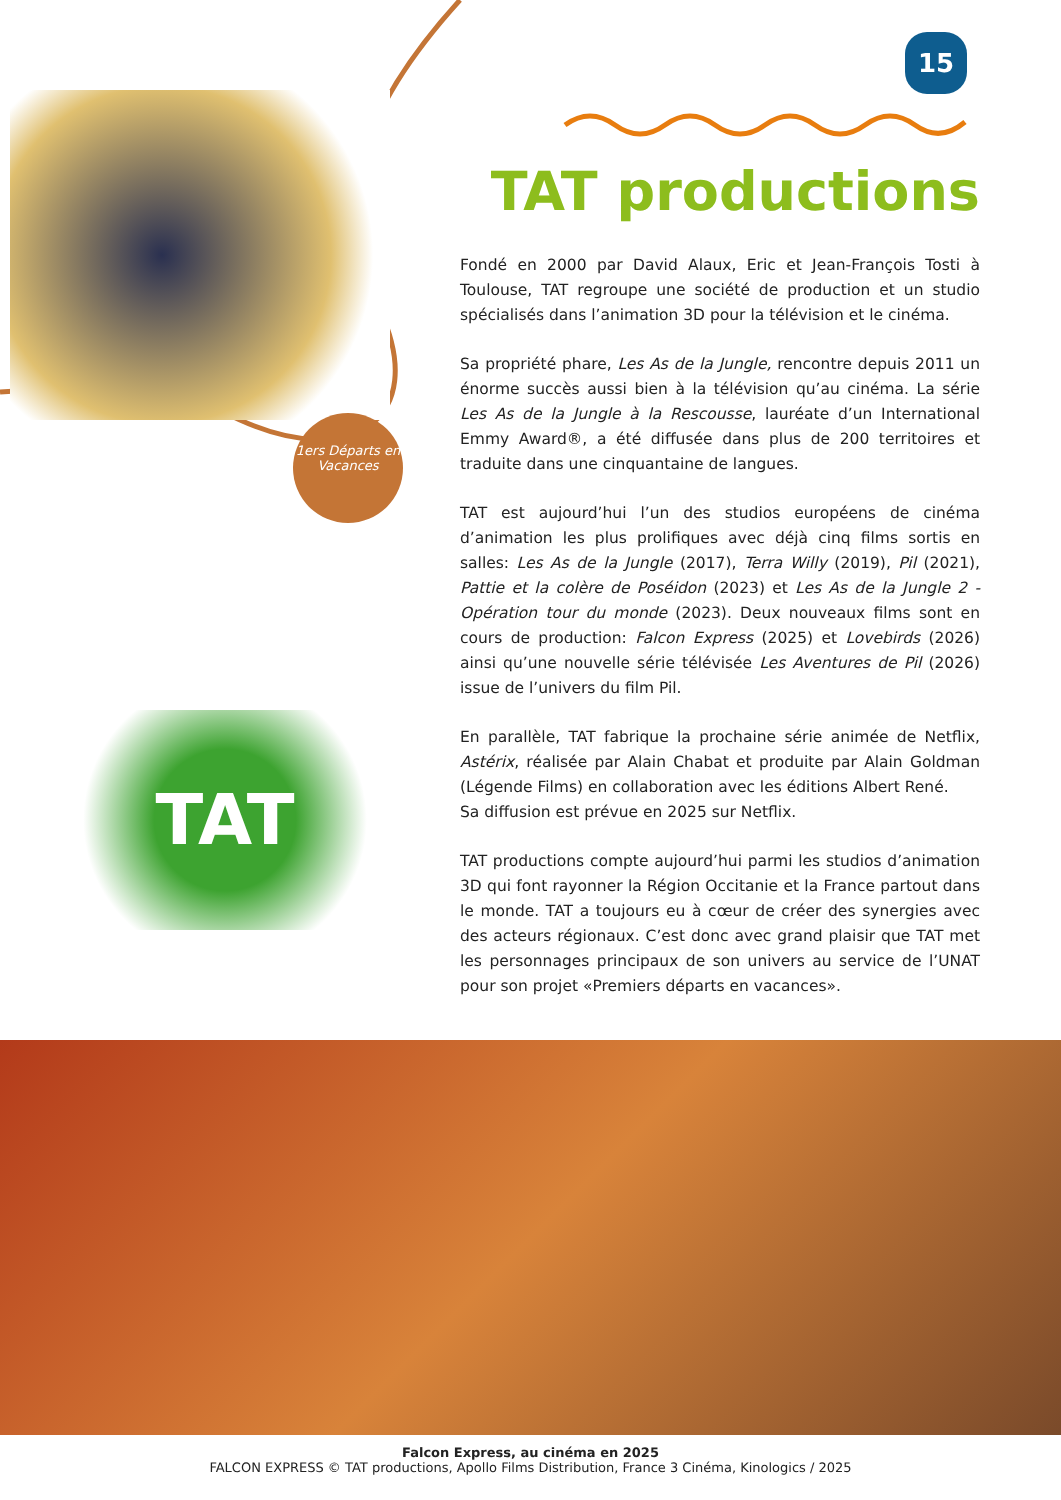15
1ers Départs en Vacances
TAT
TAT productions
Fondé en 2000 par David Alaux, Eric et Jean-François Tosti à Toulouse, TAT regroupe une société de production et un studio spécialisés dans l’animation 3D pour la télévision et le cinéma.
Sa propriété phare, Les As de la Jungle, rencontre depuis 2011 un énorme succès aussi bien à la télévision qu’au cinéma. La série Les As de la Jungle à la Rescousse, lauréate d’un International Emmy Award®, a été diffusée dans plus de 200 territoires et traduite dans une cinquantaine de langues.
TAT est aujourd’hui l’un des studios européens de cinéma d’animation les plus prolifiques avec déjà cinq films sortis en salles: Les As de la Jungle (2017), Terra Willy (2019), Pil (2021), Pattie et la colère de Poséidon (2023) et Les As de la Jungle 2 - Opération tour du monde (2023). Deux nouveaux films sont en cours de production: Falcon Express (2025) et Lovebirds (2026) ainsi qu’une nouvelle série télévisée Les Aventures de Pil (2026) issue de l’univers du film Pil.
En parallèle, TAT fabrique la prochaine série animée de Netflix, Astérix, réalisée par Alain Chabat et produite par Alain Goldman (Légende Films) en collaboration avec les éditions Albert René.
Sa diffusion est prévue en 2025 sur Netflix.
TAT productions compte aujourd’hui parmi les studios d’animation 3D qui font rayonner la Région Occitanie et la France partout dans le monde. TAT a toujours eu à cœur de créer des synergies avec des acteurs régionaux. C’est donc avec grand plaisir que TAT met les personnages principaux de son univers au service de l’UNAT pour son projet «Premiers départs en vacances».
Falcon Express, au cinéma en 2025
FALCON EXPRESS © TAT productions, Apollo Films Distribution, France 3 Cinéma, Kinologics / 2025